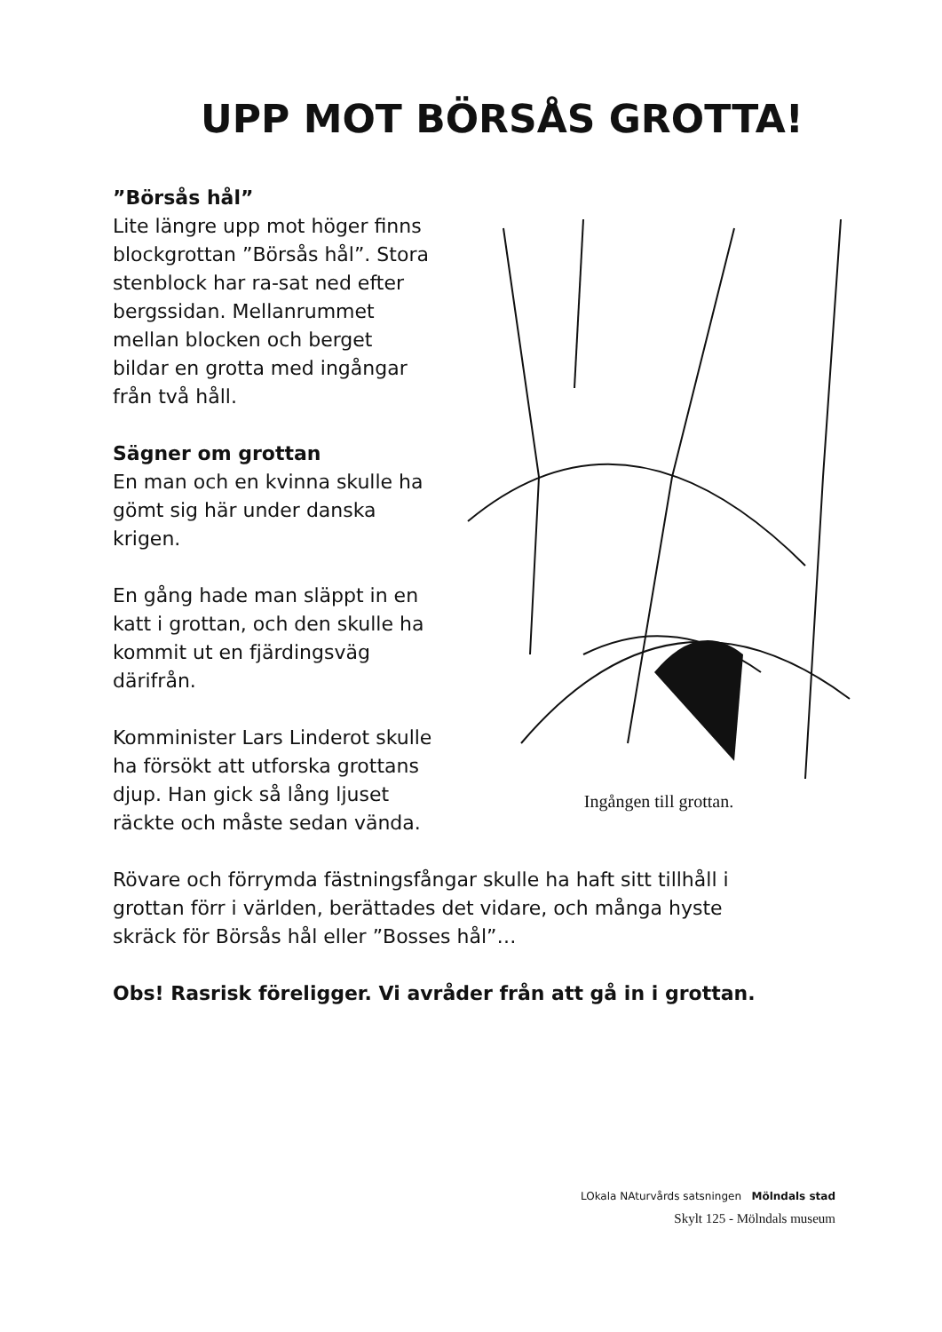UPP MOT BÖRSÅS GROTTA!
”Börsås hål”
Lite längre upp mot höger finns blockgrottan ”Börsås hål”. Stora stenblock har ra-sat ned efter bergssidan. Mellanrummet mellan blocken och berget bildar en grotta med ingångar från två håll.
Sägner om grottan
En man och en kvinna skulle ha gömt sig här under danska krigen.
En gång hade man släppt in en katt i grottan, och den skulle ha kommit ut en fjärdingsväg därifrån.
Komminister Lars Linderot skulle ha försökt att utforska grottans djup. Han gick så lång ljuset räckte och måste sedan vända.
Ingången till grottan.
Rövare och förrymda fästningsfångar skulle ha haft sitt tillhåll i grottan förr i världen, berättades det vidare, och många hyste skräck för Börsås hål eller ”Bosses hål”…
Obs! Rasrisk föreligger. Vi avråder från att gå in i grottan.
LOkala NAturvårds satsningen Mölndals stad
Skylt 125 - Mölndals museum